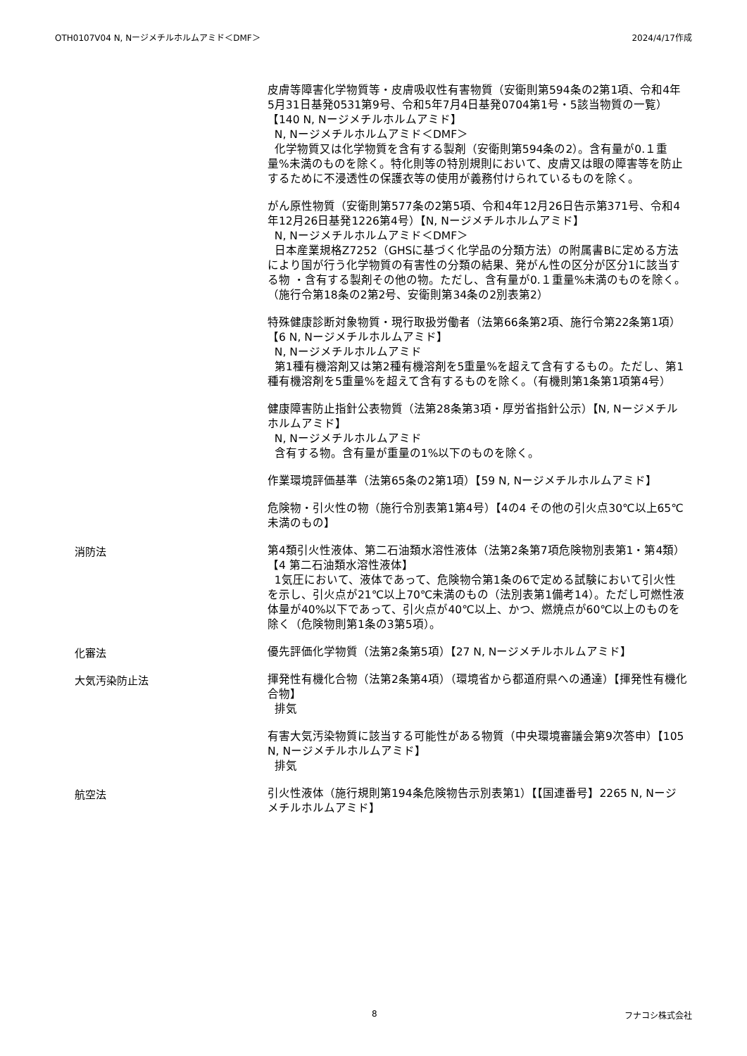OTH0107V04 N, Nージメチルホルムアミド＜DMF＞ 2024/4/17作成
皮膚等障害化学物質等・皮膚吸収性有害物質（安衛則第594条の2第1項、令和4年5月31日基発0531第9号、令和5年7月4日基発0704第1号・5該当物質の一覧）【140 N, Nージメチルホルムアミド】
N, Nージメチルホルムアミド＜DMF＞
化学物質又は化学物質を含有する製剤（安衛則第594条の2）。含有量が0.１重量%未満のものを除く。特化則等の特別規則において、皮膚又は眼の障害等を防止するために不浸透性の保護衣等の使用が義務付けられているものを除く。
がん原性物質（安衛則第577条の2第5項、令和4年12月26日告示第371号、令和4年12月26日基発1226第4号）【N, Nージメチルホルムアミド】
N, Nージメチルホルムアミド＜DMF＞
日本産業規格Z7252（GHSに基づく化学品の分類方法）の附属書Bに定める方法により国が行う化学物質の有害性の分類の結果、発がん性の区分が区分1に該当する物 ・含有する製剤その他の物。ただし、含有量が0.１重量%未満のものを除く。（施行令第18条の2第2号、安衛則第34条の2別表第2）
特殊健康診断対象物質・現行取扱労働者（法第66条第2項、施行令第22条第1項）【6 N, Nージメチルホルムアミド】
N, Nージメチルホルムアミド
第1種有機溶剤又は第2種有機溶剤を5重量%を超えて含有するもの。ただし、第1種有機溶剤を5重量%を超えて含有するものを除く。（有機則第1条第1項第4号）
健康障害防止指針公表物質（法第28条第3項・厚労省指針公示）【N, Nージメチルホルムアミド】
N, Nージメチルホルムアミド
含有する物。含有量が重量の1%以下のものを除く。
作業環境評価基準（法第65条の2第1項）【59 N, Nージメチルホルムアミド】
危険物・引火性の物（施行令別表第1第4号）【4の4 その他の引火点30℃以上65℃未満のもの】
消防法
第4類引火性液体、第二石油類水溶性液体（法第2条第7項危険物別表第1・第4類）【4 第二石油類水溶性液体】
1気圧において、液体であって、危険物令第1条の6で定める試験において引火性を示し、引火点が21℃以上70℃未満のもの（法別表第1備考14）。ただし可燃性液体量が40%以下であって、引火点が40℃以上、かつ、燃焼点が60℃以上のものを除く（危険物則第1条の3第5項）。
化審法
優先評価化学物質（法第2条第5項）【27 N, Nージメチルホルムアミド】
大気汚染防止法
揮発性有機化合物（法第2条第4項）（環境省から都道府県への通達）【揮発性有機化合物】
排気
有害大気汚染物質に該当する可能性がある物質（中央環境審議会第9次答申）【105 N, Nージメチルホルムアミド】
排気
航空法
引火性液体（施行規則第194条危険物告示別表第1）【【国連番号】2265 N, Nージメチルホルムアミド】
8 フナコシ株式会社